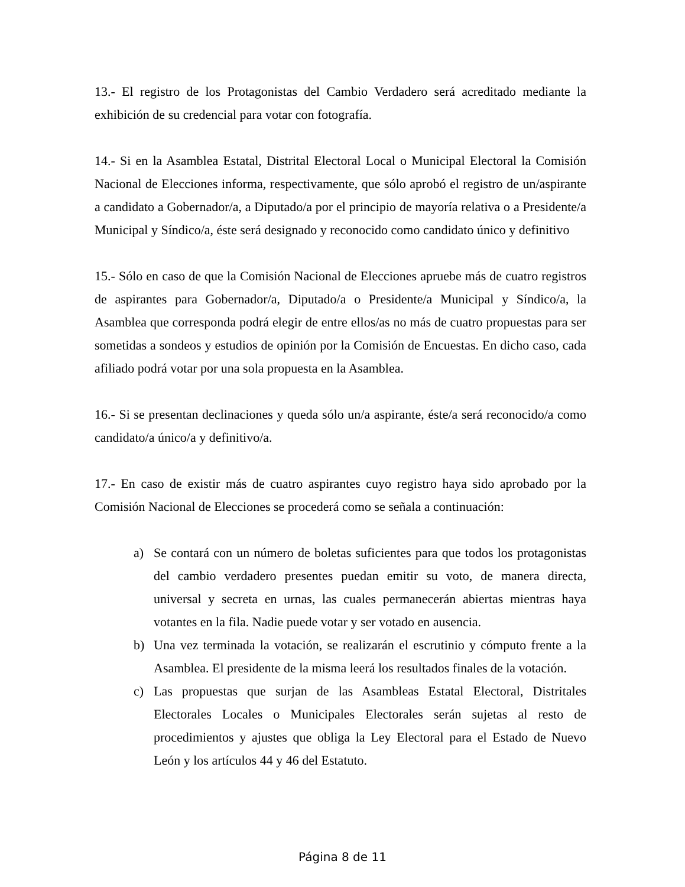13.- El registro de los Protagonistas del Cambio Verdadero será acreditado mediante la exhibición de su credencial para votar con fotografía.
14.- Si en la Asamblea Estatal, Distrital Electoral Local o Municipal Electoral la Comisión Nacional de Elecciones informa, respectivamente, que sólo aprobó el registro de un/aspirante a candidato a Gobernador/a, a Diputado/a por el principio de mayoría relativa o a Presidente/a Municipal y Síndico/a, éste será designado y reconocido como candidato único y definitivo
15.- Sólo en caso de que la Comisión Nacional de Elecciones apruebe más de cuatro registros de aspirantes para Gobernador/a, Diputado/a o Presidente/a Municipal y Síndico/a, la Asamblea que corresponda podrá elegir de entre ellos/as no más de cuatro propuestas para ser sometidas a sondeos y estudios de opinión por la Comisión de Encuestas. En dicho caso, cada afiliado podrá votar por una sola propuesta en la Asamblea.
16.- Si se presentan declinaciones y queda sólo un/a aspirante, éste/a será reconocido/a como candidato/a único/a y definitivo/a.
17.- En caso de existir más de cuatro aspirantes cuyo registro haya sido aprobado por la Comisión Nacional de Elecciones se procederá como se señala a continuación:
a) Se contará con un número de boletas suficientes para que todos los protagonistas del cambio verdadero presentes puedan emitir su voto, de manera directa, universal y secreta en urnas, las cuales permanecerán abiertas mientras haya votantes en la fila. Nadie puede votar y ser votado en ausencia.
b) Una vez terminada la votación, se realizarán el escrutinio y cómputo frente a la Asamblea. El presidente de la misma leerá los resultados finales de la votación.
c) Las propuestas que surjan de las Asambleas Estatal Electoral, Distritales Electorales Locales o Municipales Electorales serán sujetas al resto de procedimientos y ajustes que obliga la Ley Electoral para el Estado de Nuevo León y los artículos 44 y 46 del Estatuto.
Página 8 de 11